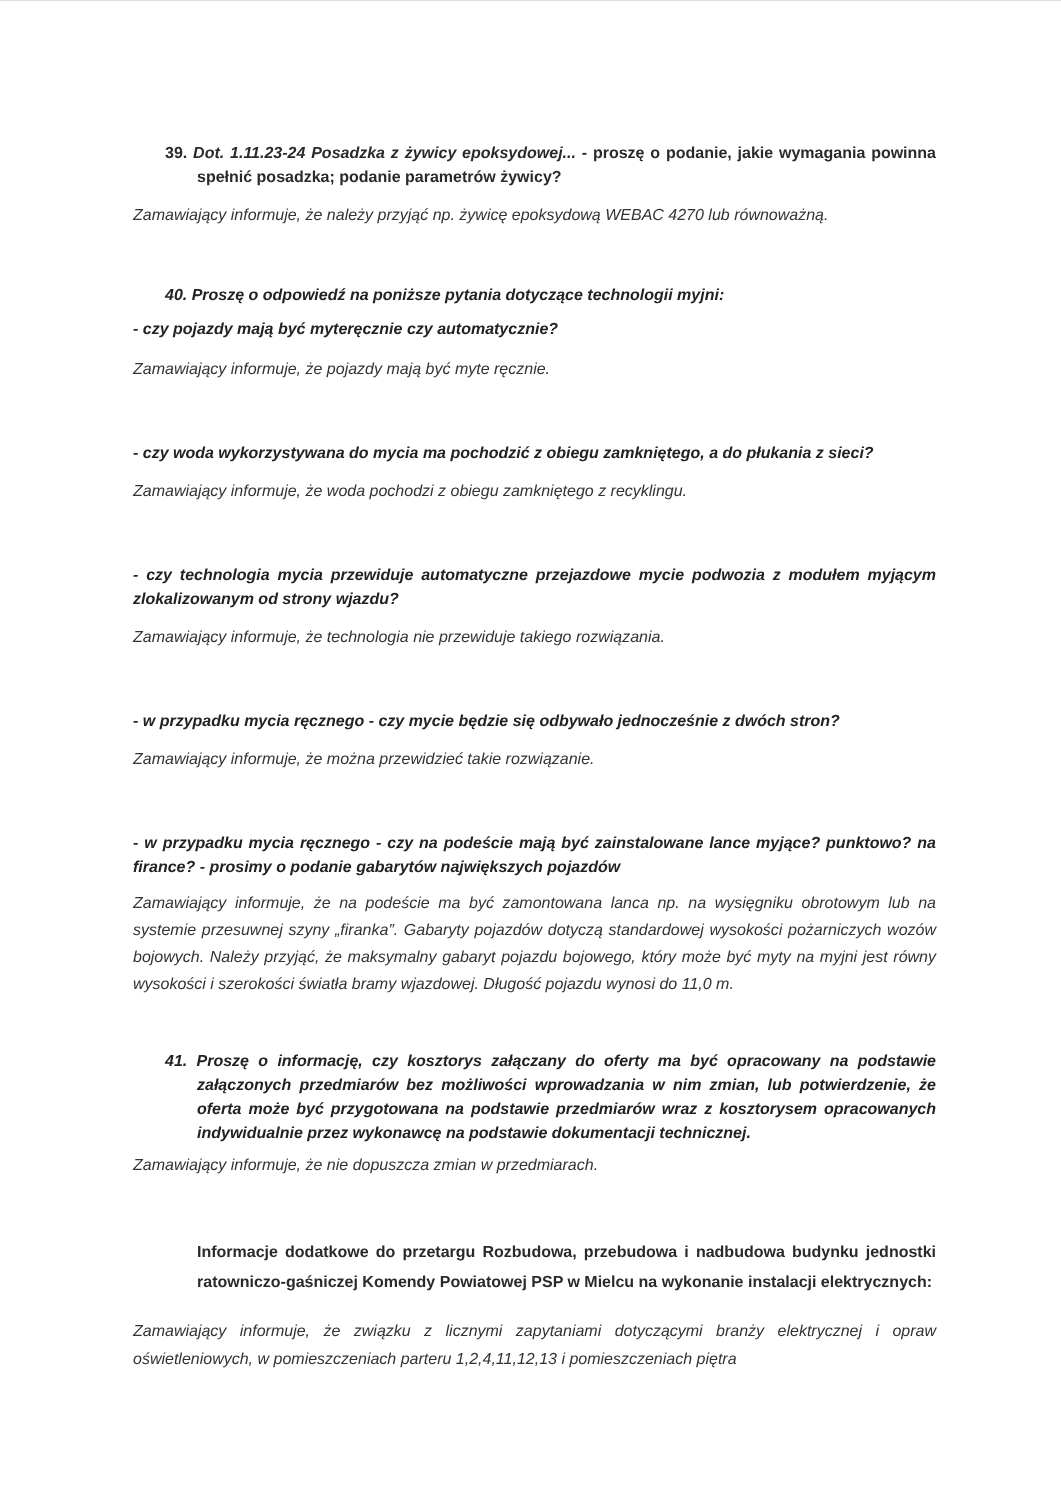39. Dot. 1.11.23-24 Posadzka z żywicy epoksydowej... - proszę o podanie, jakie wymagania powinna spełnić posadzka; podanie parametrów żywicy?
Zamawiający informuje, że należy przyjąć np. żywicę epoksydową WEBAC 4270 lub równoważną.
40. Proszę o odpowiedź na poniższe pytania dotyczące technologii myjni:
- czy pojazdy mają być myteręcznie czy automatycznie?
Zamawiający informuje, że pojazdy mają być myte ręcznie.
- czy woda wykorzystywana do mycia ma pochodzić z obiegu zamkniętego, a do płukania z sieci?
Zamawiający informuje, że woda pochodzi z obiegu zamkniętego z recyklingu.
- czy technologia mycia przewiduje automatyczne przejazdowe mycie podwozia z modułem myjącym zlokalizowanym od strony wjazdu?
Zamawiający informuje, że technologia nie przewiduje takiego rozwiązania.
- w przypadku mycia ręcznego - czy mycie będzie się odbywało jednocześnie z dwóch stron?
Zamawiający informuje, że można przewidzieć takie rozwiązanie.
- w przypadku mycia ręcznego - czy na podeście mają być zainstalowane lance myjące? punktowo? na firance? - prosimy o podanie gabarytów największych pojazdów
Zamawiający informuje, że na podeście ma być zamontowana lanca np. na wysięgniku obrotowym lub na systemie przesuwnej szyny „firanka”. Gabaryty pojazdów dotyczą standardowej wysokości pożarniczych wozów bojowych. Należy przyjąć, że maksymalny gabaryt pojazdu bojowego, który może być myty na myjni jest równy wysokości i szerokości światła bramy wjazdowej. Długość pojazdu wynosi do 11,0 m.
41. Proszę o informację, czy kosztorys załączany do oferty ma być opracowany na podstawie załączonych przedmiarów bez możliwości wprowadzania w nim zmian, lub potwierdzenie, że oferta może być przygotowana na podstawie przedmiarów wraz z kosztorysem opracowanych indywidualnie przez wykonawcę na podstawie dokumentacji technicznej.
Zamawiający informuje, że nie dopuszcza zmian w przedmiarach.
Informacje dodatkowe do przetargu Rozbudowa, przebudowa i nadbudowa budynku jednostki ratowniczo-gaśniczej Komendy Powiatowej PSP w Mielcu na wykonanie instalacji elektrycznych:
Zamawiający informuje, że związku z licznymi zapytaniami dotyczącymi branży elektrycznej i opraw oświetleniowych, w pomieszczeniach parteru 1,2,4,11,12,13 i pomieszczeniach piętra